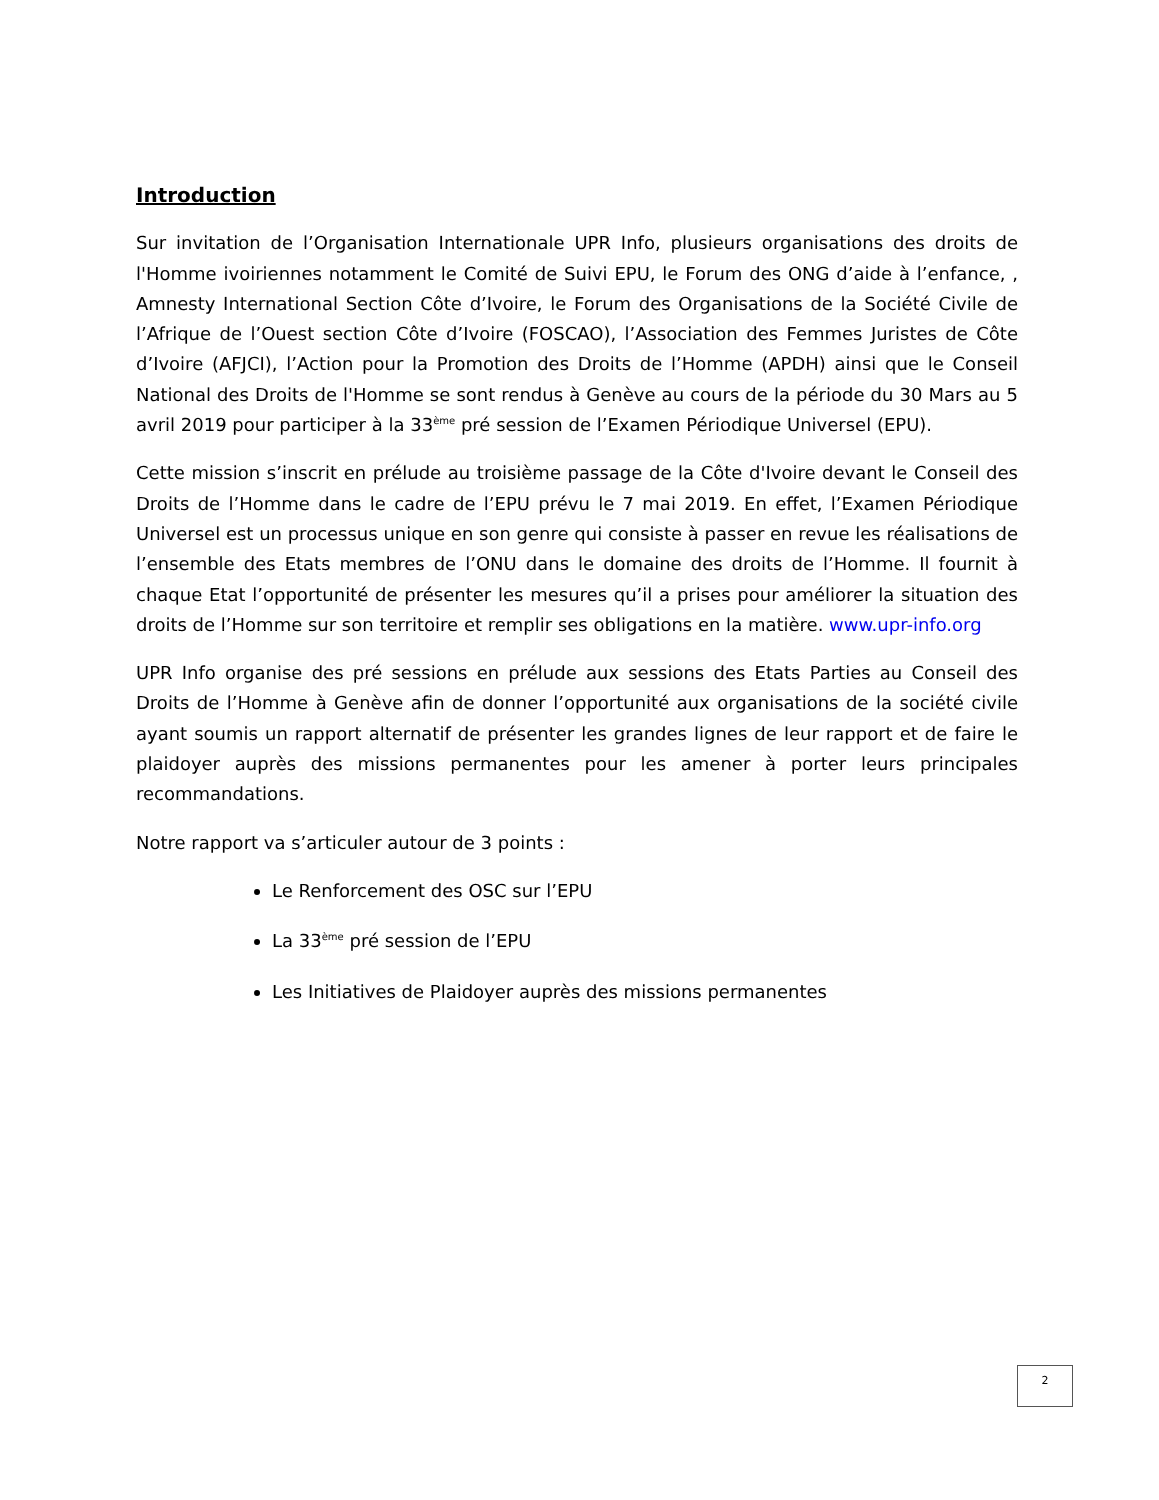Introduction
Sur invitation de l’Organisation Internationale UPR Info, plusieurs organisations des droits de l'Homme ivoiriennes notamment le Comité de Suivi EPU, le Forum des ONG d’aide à l’enfance, , Amnesty International Section Côte d’Ivoire, le Forum des Organisations de la Société Civile de l’Afrique de l’Ouest section Côte d’Ivoire (FOSCAO), l’Association des Femmes Juristes de Côte d’Ivoire (AFJCI), l’Action pour la Promotion des Droits de l’Homme (APDH) ainsi que le Conseil National des Droits de l'Homme se sont rendus à Genève au cours de la période du 30 Mars au 5 avril 2019 pour participer à la 33<sup>ème</sup> pré session de l’Examen Périodique Universel (EPU).
Cette mission s’inscrit en prélude au troisième passage de la Côte d'Ivoire devant le Conseil des Droits de l’Homme dans le cadre de l’EPU prévu le 7 mai 2019. En effet, l’Examen Périodique Universel est un processus unique en son genre qui consiste à passer en revue les réalisations de l’ensemble des Etats membres de l’ONU dans le domaine des droits de l’Homme. Il fournit à chaque Etat l’opportunité de présenter les mesures qu’il a prises pour améliorer la situation des droits de l’Homme sur son territoire et remplir ses obligations en la matière. www.upr-info.org
UPR Info organise des pré sessions en prélude aux sessions des Etats Parties au Conseil des Droits de l’Homme à Genève afin de donner l’opportunité aux organisations de la société civile ayant soumis un rapport alternatif de présenter les grandes lignes de leur rapport et de faire le plaidoyer auprès des missions permanentes pour les amener à porter leurs principales recommandations.
Notre rapport va s’articuler autour de 3 points :
Le Renforcement des OSC sur l’EPU
La 33<sup>ème</sup> pré session de l’EPU
Les Initiatives de Plaidoyer auprès des missions permanentes
2